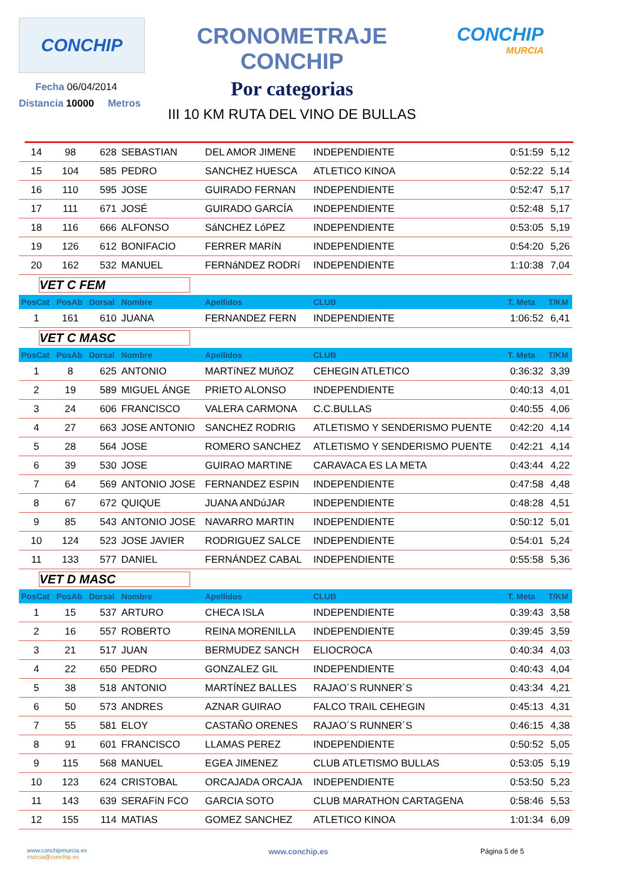CONCHIP
Fecha 06/04/2014
Distancia 10000 Metros
CRONOMETRAJE CONCHIP
Por categorias
III 10 KM RUTA DEL VINO DE BULLAS
CONCHIP
MURCIA
| 14 | 98 | 628 | SEBASTIAN | DEL AMOR JIMENE | INDEPENDIENTE | 0:51:59 | 5,12 |
| 15 | 104 | 585 | PEDRO | SANCHEZ HUESCA | ATLETICO KINOA | 0:52:22 | 5,14 |
| 16 | 110 | 595 | JOSE | GUIRADO FERNAN | INDEPENDIENTE | 0:52:47 | 5,17 |
| 17 | 111 | 671 | JOSÉ | GUIRADO GARCÍA | INDEPENDIENTE | 0:52:48 | 5,17 |
| 18 | 116 | 666 | ALFONSO | SáNCHEZ LóPEZ | INDEPENDIENTE | 0:53:05 | 5,19 |
| 19 | 126 | 612 | BONIFACIO | FERRER MARíN | INDEPENDIENTE | 0:54:20 | 5,26 |
| 20 | 162 | 532 | MANUEL | FERNáNDEZ RODRí | INDEPENDIENTE | 1:10:38 | 7,04 |
| VET C FEM | | | | | | | |
| PosCat | PosAb | Dorsal | Nombre | Apellidos | CLUB | T. Meta | T/KM |
| 1 | 161 | 610 | JUANA | FERNANDEZ FERN | INDEPENDIENTE | 1:06:52 | 6,41 |
| VET C MASC | | | | | | | |
| PosCat | PosAb | Dorsal | Nombre | Apellidos | CLUB | T. Meta | T/KM |
| 1 | 8 | 625 | ANTONIO | MARTíNEZ MUñOZ | CEHEGIN ATLETICO | 0:36:32 | 3,39 |
| 2 | 19 | 589 | MIGUEL ÁNGE | PRIETO ALONSO | INDEPENDIENTE | 0:40:13 | 4,01 |
| 3 | 24 | 606 | FRANCISCO | VALERA CARMONA | C.C.BULLAS | 0:40:55 | 4,06 |
| 4 | 27 | 663 | JOSE ANTONIO | SANCHEZ RODRIG | ATLETISMO Y SENDERISMO PUENTE | 0:42:20 | 4,14 |
| 5 | 28 | 564 | JOSE | ROMERO SANCHEZ | ATLETISMO Y SENDERISMO PUENTE | 0:42:21 | 4,14 |
| 6 | 39 | 530 | JOSE | GUIRAO MARTINE | CARAVACA ES LA META | 0:43:44 | 4,22 |
| 7 | 64 | 569 | ANTONIO JOSE | FERNANDEZ ESPIN | INDEPENDIENTE | 0:47:58 | 4,48 |
| 8 | 67 | 672 | QUIQUE | JUANA ANDúJAR | INDEPENDIENTE | 0:48:28 | 4,51 |
| 9 | 85 | 543 | ANTONIO JOSE | NAVARRO MARTIN | INDEPENDIENTE | 0:50:12 | 5,01 |
| 10 | 124 | 523 | JOSE JAVIER | RODRIGUEZ SALCE | INDEPENDIENTE | 0:54:01 | 5,24 |
| 11 | 133 | 577 | DANIEL | FERNÁNDEZ CABAL | INDEPENDIENTE | 0:55:58 | 5,36 |
| VET D MASC | | | | | | | |
| PosCat | PosAb | Dorsal | Nombre | Apellidos | CLUB | T. Meta | T/KM |
| 1 | 15 | 537 | ARTURO | CHECA ISLA | INDEPENDIENTE | 0:39:43 | 3,58 |
| 2 | 16 | 557 | ROBERTO | REINA MORENILLA | INDEPENDIENTE | 0:39:45 | 3,59 |
| 3 | 21 | 517 | JUAN | BERMUDEZ SANCH | ELIOCROCA | 0:40:34 | 4,03 |
| 4 | 22 | 650 | PEDRO | GONZALEZ GIL | INDEPENDIENTE | 0:40:43 | 4,04 |
| 5 | 38 | 518 | ANTONIO | MARTÍNEZ BALLES | RAJAO´S RUNNER´S | 0:43:34 | 4,21 |
| 6 | 50 | 573 | ANDRES | AZNAR GUIRAO | FALCO TRAIL CEHEGIN | 0:45:13 | 4,31 |
| 7 | 55 | 581 | ELOY | CASTAÑO ORENES | RAJAO´S RUNNER´S | 0:46:15 | 4,38 |
| 8 | 91 | 601 | FRANCISCO | LLAMAS PEREZ | INDEPENDIENTE | 0:50:52 | 5,05 |
| 9 | 115 | 568 | MANUEL | EGEA JIMENEZ | CLUB ATLETISMO BULLAS | 0:53:05 | 5,19 |
| 10 | 123 | 624 | CRISTOBAL | ORCAJADA ORCAJA | INDEPENDIENTE | 0:53:50 | 5,23 |
| 11 | 143 | 639 | SERAFíN FCO | GARCIA SOTO | CLUB MARATHON CARTAGENA | 0:58:46 | 5,53 |
| 12 | 155 | 114 | MATIAS | GOMEZ SANCHEZ | ATLETICO KINOA | 1:01:34 | 6,09 |
www.conchipmurcia.es
murcia@conchip.es
www.conchip.es Página 5 de 5